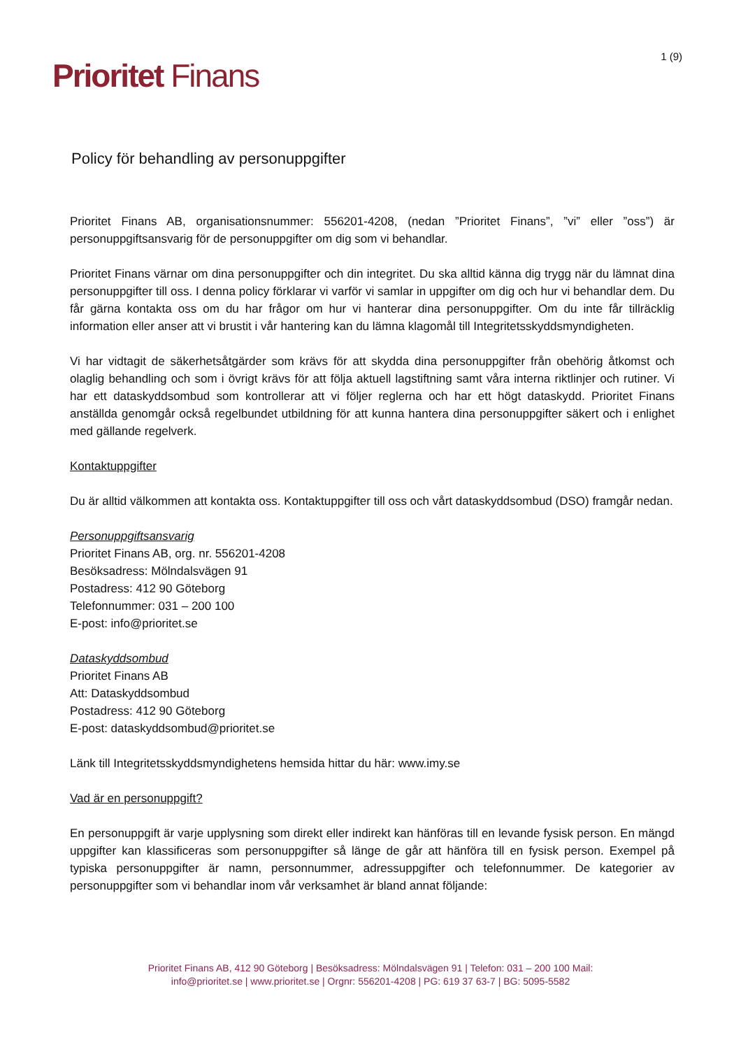Prioritet Finans
1 (9)
Policy för behandling av personuppgifter
Prioritet Finans AB, organisationsnummer: 556201-4208, (nedan ”Prioritet Finans”, ”vi” eller ”oss”) är personuppgiftsansvarig för de personuppgifter om dig som vi behandlar.
Prioritet Finans värnar om dina personuppgifter och din integritet. Du ska alltid känna dig trygg när du lämnat dina personuppgifter till oss. I denna policy förklarar vi varför vi samlar in uppgifter om dig och hur vi behandlar dem. Du får gärna kontakta oss om du har frågor om hur vi hanterar dina personuppgifter. Om du inte får tillräcklig information eller anser att vi brustit i vår hantering kan du lämna klagomål till Integritetsskyddsmyndigheten.
Vi har vidtagit de säkerhetsåtgärder som krävs för att skydda dina personuppgifter från obehörig åtkomst och olaglig behandling och som i övrigt krävs för att följa aktuell lagstiftning samt våra interna riktlinjer och rutiner. Vi har ett dataskyddsombud som kontrollerar att vi följer reglerna och har ett högt dataskydd. Prioritet Finans anställda genomgår också regelbundet utbildning för att kunna hantera dina personuppgifter säkert och i enlighet med gällande regelverk.
Kontaktuppgifter
Du är alltid välkommen att kontakta oss. Kontaktuppgifter till oss och vårt dataskyddsombud (DSO) framgår nedan.
Personuppgiftsansvarig
Prioritet Finans AB, org. nr. 556201-4208
Besöksadress: Mölndalsvägen 91
Postadress: 412 90 Göteborg
Telefonnummer: 031 – 200 100
E-post: info@prioritet.se
Dataskyddsombud
Prioritet Finans AB
Att: Dataskyddsombud
Postadress: 412 90 Göteborg
E-post: dataskyddsombud@prioritet.se
Länk till Integritetsskyddsmyndighetens hemsida hittar du här: www.imy.se
Vad är en personuppgift?
En personuppgift är varje upplysning som direkt eller indirekt kan hänföras till en levande fysisk person. En mängd uppgifter kan klassificeras som personuppgifter så länge de går att hänföra till en fysisk person. Exempel på typiska personuppgifter är namn, personnummer, adressuppgifter och telefonnummer. De kategorier av personuppgifter som vi behandlar inom vår verksamhet är bland annat följande:
Prioritet Finans AB, 412 90 Göteborg | Besöksadress: Mölndalsvägen 91 | Telefon: 031 – 200 100 Mail:
info@prioritet.se | www.prioritet.se | Orgnr: 556201-4208 | PG: 619 37 63-7 | BG: 5095-5582